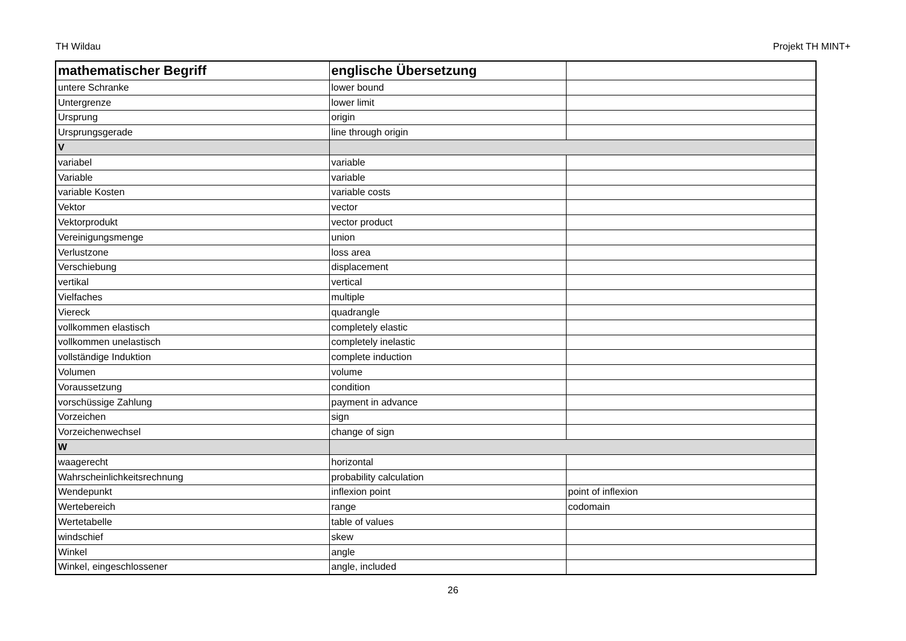TH Wildau Projekt TH MINT+
| mathematischer Begriff | englische Übersetzung | |
| --- | --- | --- |
| untere Schranke | lower bound | |
| Untergrenze | lower limit | |
| Ursprung | origin | |
| Ursprungsgerade | line through origin | |
| V | | |
| variabel | variable | |
| Variable | variable | |
| variable Kosten | variable costs | |
| Vektor | vector | |
| Vektorprodukt | vector product | |
| Vereinigungsmenge | union | |
| Verlustzone | loss area | |
| Verschiebung | displacement | |
| vertikal | vertical | |
| Vielfaches | multiple | |
| Viereck | quadrangle | |
| vollkommen elastisch | completely elastic | |
| vollkommen unelastisch | completely inelastic | |
| vollständige Induktion | complete induction | |
| Volumen | volume | |
| Voraussetzung | condition | |
| vorschüssige Zahlung | payment in advance | |
| Vorzeichen | sign | |
| Vorzeichenwechsel | change of sign | |
| W | | |
| waagerecht | horizontal | |
| Wahrscheinlichkeitsrechnung | probability calculation | |
| Wendepunkt | inflexion point | point of inflexion |
| Wertebereich | range | codomain |
| Wertetabelle | table of values | |
| windschief | skew | |
| Winkel | angle | |
| Winkel, eingeschlossener | angle, included | |
26